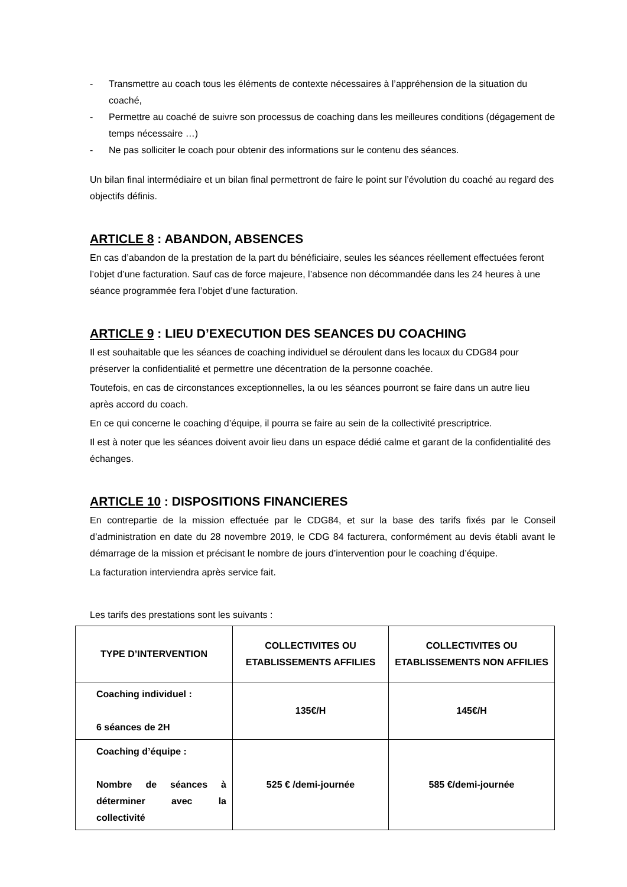- Transmettre au coach tous les éléments de contexte nécessaires à l’appréhension de la situation du coaché,
- Permettre au coaché de suivre son processus de coaching dans les meilleures conditions (dégagement de temps nécessaire …)
- Ne pas solliciter le coach pour obtenir des informations sur le contenu des séances.
Un bilan final intermédiaire et un bilan final permettront de faire le point sur l’évolution du coaché au regard des objectifs définis.
ARTICLE 8 : ABANDON, ABSENCES
En cas d’abandon de la prestation de la part du bénéficiaire, seules les séances réellement effectuées feront l’objet d’une facturation. Sauf cas de force majeure, l’absence non décommandée dans les 24 heures à une séance programmée fera l’objet d’une facturation.
ARTICLE 9 : LIEU D’EXECUTION DES SEANCES DU COACHING
Il est souhaitable que les séances de coaching individuel se déroulent dans les locaux du CDG84 pour préserver la confidentialité et permettre une décentration de la personne coachée.
Toutefois, en cas de circonstances exceptionnelles, la ou les séances pourront se faire dans un autre lieu après accord du coach.
En ce qui concerne le coaching d’équipe, il pourra se faire au sein de la collectivité prescriptrice.
Il est à noter que les séances doivent avoir lieu dans un espace dédié calme et garant de la confidentialité des échanges.
ARTICLE 10 : DISPOSITIONS FINANCIERES
En contrepartie de la mission effectuée par le CDG84, et sur la base des tarifs fixés par le Conseil d’administration en date du 28 novembre 2019, le CDG 84 facturera, conformément au devis établi avant le démarrage de la mission et précisant le nombre de jours d’intervention pour le coaching d’équipe.
La facturation interviendra après service fait.
Les tarifs des prestations sont les suivants :
| TYPE D’INTERVENTION | COLLECTIVITES OU ETABLISSEMENTS AFFILIES | COLLECTIVITES OU ETABLISSEMENTS NON AFFILIES |
| --- | --- | --- |
| Coaching individuel : 6 séances de 2H | 135€/H | 145€/H |
| Coaching d’équipe : Nombre de séances à déterminer avec la collectivité | 525 € /demi-journée | 585 €/demi-journée |